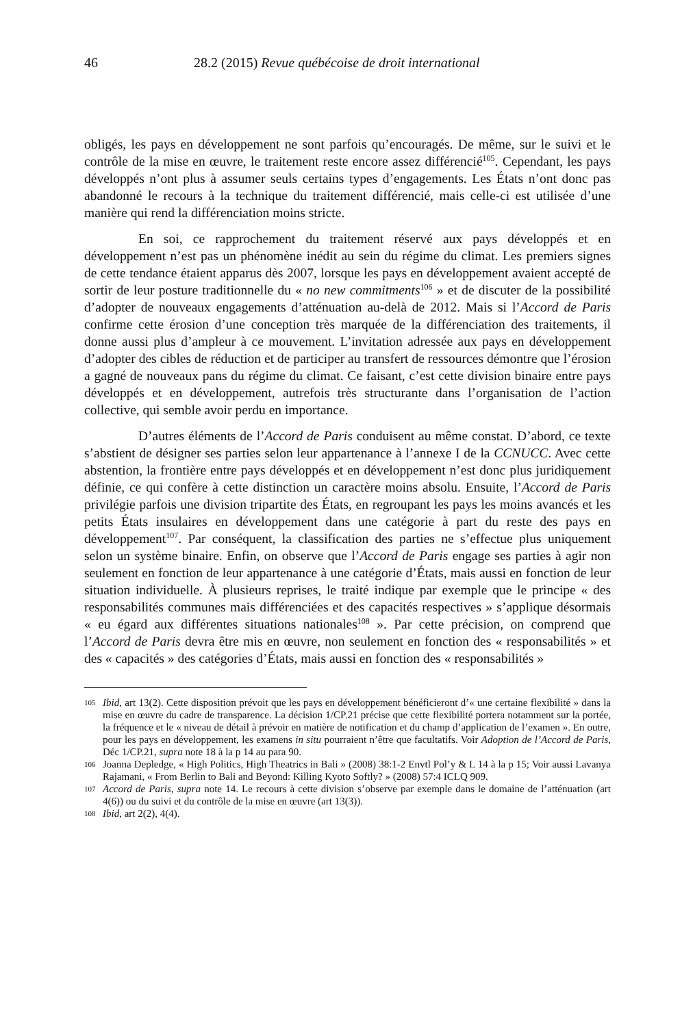46 28.2 (2015) Revue québécoise de droit international
obligés, les pays en développement ne sont parfois qu’encouragés. De même, sur le suivi et le contrôle de la mise en œuvre, le traitement reste encore assez différencié<sup>105</sup>. Cependant, les pays développés n’ont plus à assumer seuls certains types d’engagements. Les États n’ont donc pas abandonné le recours à la technique du traitement différencié, mais celle-ci est utilisée d’une manière qui rend la différenciation moins stricte.
En soi, ce rapprochement du traitement réservé aux pays développés et en développement n’est pas un phénomène inédit au sein du régime du climat. Les premiers signes de cette tendance étaient apparus dès 2007, lorsque les pays en développement avaient accepté de sortir de leur posture traditionnelle du « no new commitments<sup>106</sup> » et de discuter de la possibilité d’adopter de nouveaux engagements d’atténuation au-delà de 2012. Mais si l’Accord de Paris confirme cette érosion d’une conception très marquée de la différenciation des traitements, il donne aussi plus d’ampleur à ce mouvement. L’invitation adressée aux pays en développement d’adopter des cibles de réduction et de participer au transfert de ressources démontre que l’érosion a gagné de nouveaux pans du régime du climat. Ce faisant, c’est cette division binaire entre pays développés et en développement, autrefois très structurante dans l’organisation de l’action collective, qui semble avoir perdu en importance.
D’autres éléments de l’Accord de Paris conduisent au même constat. D’abord, ce texte s’abstient de désigner ses parties selon leur appartenance à l’annexe I de la CCNUCC. Avec cette abstention, la frontière entre pays développés et en développement n’est donc plus juridiquement définie, ce qui confère à cette distinction un caractère moins absolu. Ensuite, l’Accord de Paris privilégie parfois une division tripartite des États, en regroupant les pays les moins avancés et les petits États insulaires en développement dans une catégorie à part du reste des pays en développement<sup>107</sup>. Par conséquent, la classification des parties ne s’effectue plus uniquement selon un système binaire. Enfin, on observe que l’Accord de Paris engage ses parties à agir non seulement en fonction de leur appartenance à une catégorie d’États, mais aussi en fonction de leur situation individuelle. À plusieurs reprises, le traité indique par exemple que le principe « des responsabilités communes mais différenciées et des capacités respectives » s’applique désormais « eu égard aux différentes situations nationales<sup>108</sup> ». Par cette précision, on comprend que l’Accord de Paris devra être mis en œuvre, non seulement en fonction des « responsabilités » et des « capacités » des catégories d’États, mais aussi en fonction des « responsabilités »
105 Ibid, art 13(2). Cette disposition prévoit que les pays en développement bénéficieront d’« une certaine flexibilité » dans la mise en œuvre du cadre de transparence. La décision 1/CP.21 précise que cette flexibilité portera notamment sur la portée, la fréquence et le « niveau de détail à prévoir en matière de notification et du champ d’application de l’examen ». En outre, pour les pays en développement, les examens in situ pourraient n’être que facultatifs. Voir Adoption de l’Accord de Paris, Déc 1/CP.21, supra note 18 à la p 14 au para 90.
106 Joanna Depledge, « High Politics, High Theatrics in Bali » (2008) 38:1-2 Envtl Pol’y & L 14 à la p 15; Voir aussi Lavanya Rajamani, « From Berlin to Bali and Beyond: Killing Kyoto Softly? » (2008) 57:4 ICLQ 909.
107 Accord de Paris, supra note 14. Le recours à cette division s’observe par exemple dans le domaine de l’atténuation (art 4(6)) ou du suivi et du contrôle de la mise en œuvre (art 13(3)).
108 Ibid, art 2(2), 4(4).